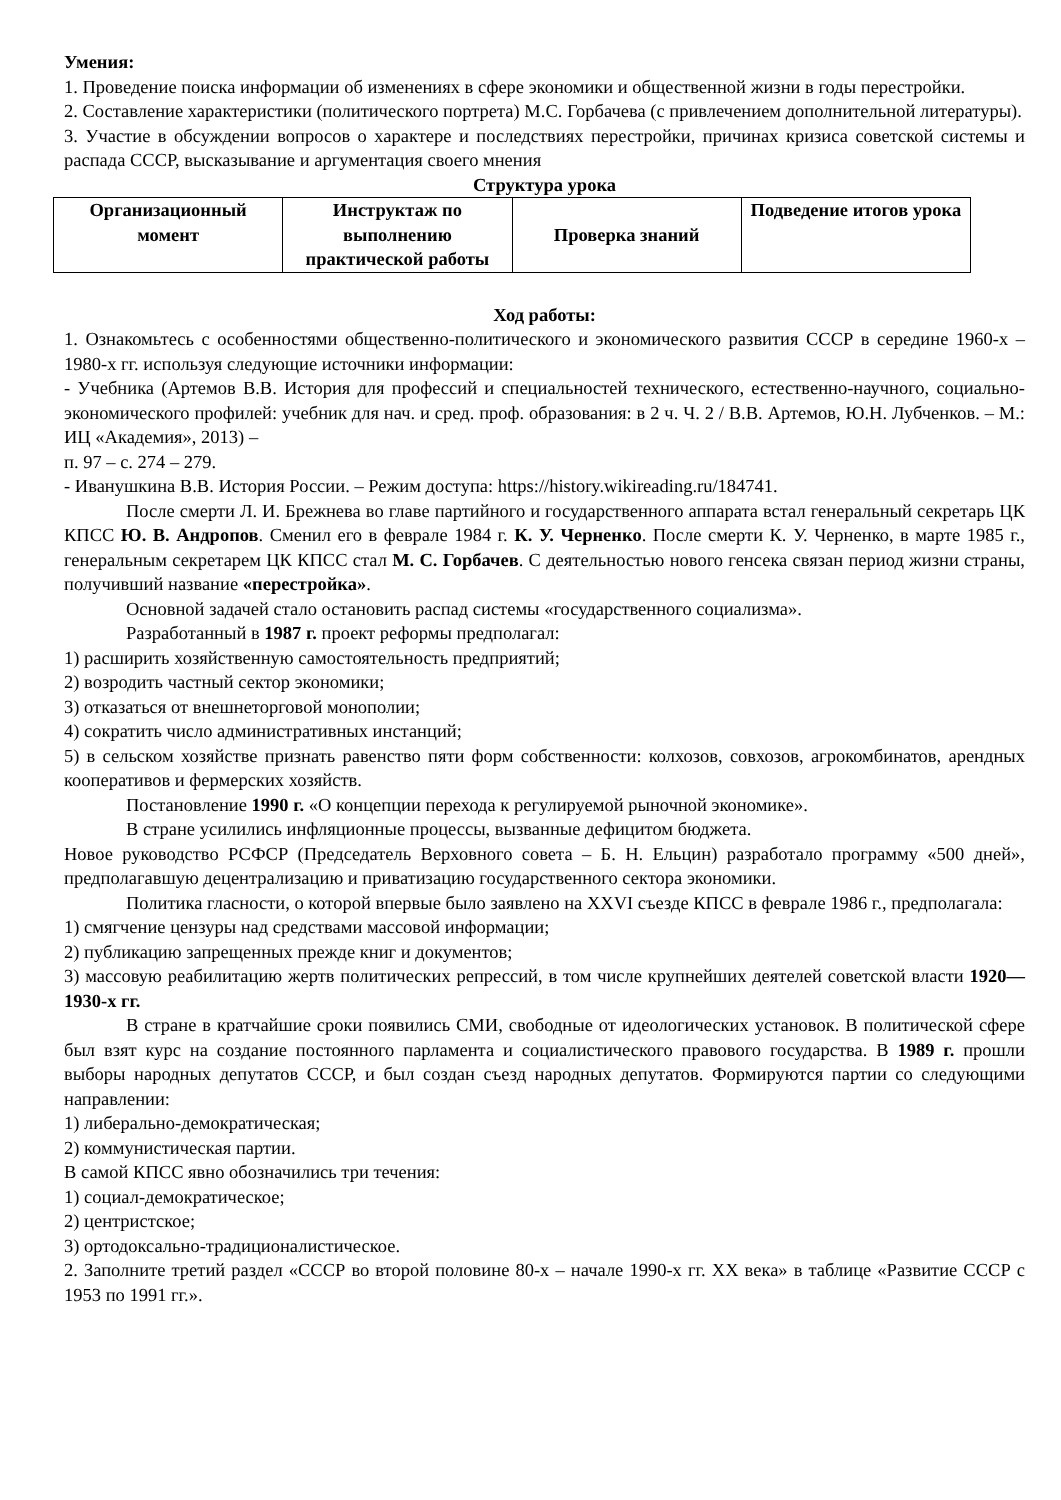Умения:
1. Проведение поиска информации об изменениях в сфере экономики и общественной жизни в годы перестройки.
2. Составление характеристики (политического портрета) М.С. Горбачева (с привлечением дополнительной литературы).
3. Участие в обсуждении вопросов о характере и последствиях перестройки, причинах кризиса советской системы и распада СССР, высказывание и аргументация своего мнения
Структура урока
| Организационный момент | Инструктаж по выполнению практической работы | Проверка знаний | Подведение итогов урока |
Ход работы:
1. Ознакомьтесь с особенностями общественно-политического и экономического развития СССР в середине 1960-х – 1980-х гг. используя следующие источники информации:
- Учебника (Артемов В.В. История для профессий и специальностей технического, естественно-научного, социально-экономического профилей: учебник для нач. и сред. проф. образования: в 2 ч. Ч. 2 / В.В. Артемов, Ю.Н. Лубченков. – М.: ИЦ «Академия», 2013) –
п. 97 – с. 274 – 279.
- Иванушкина В.В. История России. – Режим доступа: https://history.wikireading.ru/184741.
После смерти Л. И. Брежнева во главе партийного и государственного аппарата встал генеральный секретарь ЦК КПСС Ю. В. Андропов. Сменил его в феврале 1984 г. К. У. Черненко. После смерти К. У. Черненко, в марте 1985 г., генеральным секретарем ЦК КПСС стал М. С. Горбачев. С деятельностью нового генсека связан период жизни страны, получивший название «перестройка».
Основной задачей стало остановить распад системы «государственного социализма».
Разработанный в 1987 г. проект реформы предполагал:
1) расширить хозяйственную самостоятельность предприятий;
2) возродить частный сектор экономики;
3) отказаться от внешнеторговой монополии;
4) сократить число административных инстанций;
5) в сельском хозяйстве признать равенство пяти форм собственности: колхозов, совхозов, агрокомбинатов, арендных кооперативов и фермерских хозяйств.
Постановление 1990 г. «О концепции перехода к регулируемой рыночной экономике».
В стране усилились инфляционные процессы, вызванные дефицитом бюджета.
Новое руководство РСФСР (Председатель Верховного совета – Б. Н. Ельцин) разработало программу «500 дней», предполагавшую децентрализацию и приватизацию государственного сектора экономики.
Политика гласности, о которой впервые было заявлено на XXVI съезде КПСС в феврале 1986 г., предполагала:
1) смягчение цензуры над средствами массовой информации;
2) публикацию запрещенных прежде книг и документов;
3) массовую реабилитацию жертв политических репрессий, в том числе крупнейших деятелей советской власти 1920—1930-х гг.
В стране в кратчайшие сроки появились СМИ, свободные от идеологических установок. В политической сфере был взят курс на создание постоянного парламента и социалистического правового государства. В 1989 г. прошли выборы народных депутатов СССР, и был создан съезд народных депутатов. Формируются партии со следующими направлении:
1) либерально-демократическая;
2) коммунистическая партии.
В самой КПСС явно обозначились три течения:
1) социал-демократическое;
2) центристское;
3) ортодоксально-традиционалистическое.
2. Заполните третий раздел «СССР во второй половине 80-х – начале 1990-х гг. XX века» в таблице «Развитие СССР с 1953 по 1991 гг.».